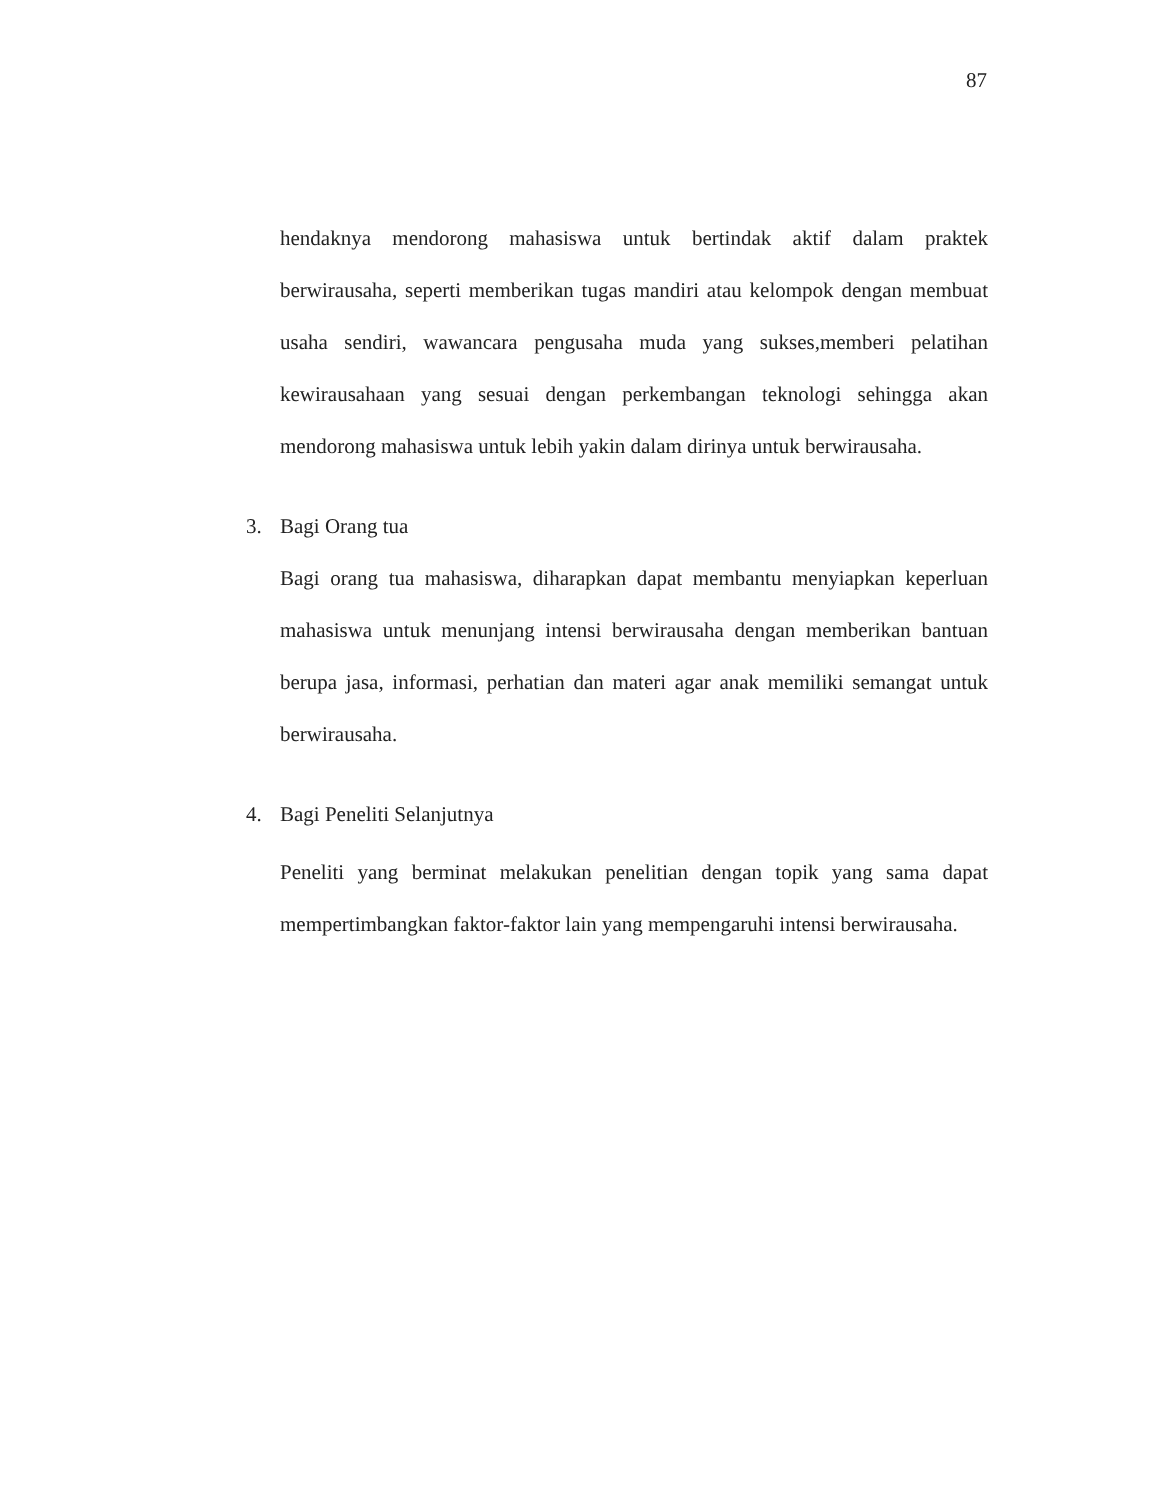87
hendaknya mendorong mahasiswa untuk bertindak aktif dalam praktek berwirausaha, seperti memberikan tugas mandiri atau kelompok dengan membuat usaha sendiri, wawancara pengusaha muda yang sukses,memberi pelatihan kewirausahaan yang sesuai dengan perkembangan teknologi sehingga akan mendorong mahasiswa untuk lebih yakin dalam dirinya untuk berwirausaha.
3. Bagi Orang tua
Bagi orang tua mahasiswa, diharapkan dapat membantu menyiapkan keperluan mahasiswa untuk menunjang intensi berwirausaha dengan memberikan bantuan berupa jasa, informasi, perhatian dan materi agar anak memiliki semangat untuk berwirausaha.
4. Bagi Peneliti Selanjutnya
Peneliti yang berminat melakukan penelitian dengan topik yang sama dapat mempertimbangkan faktor-faktor lain yang mempengaruhi intensi berwirausaha.